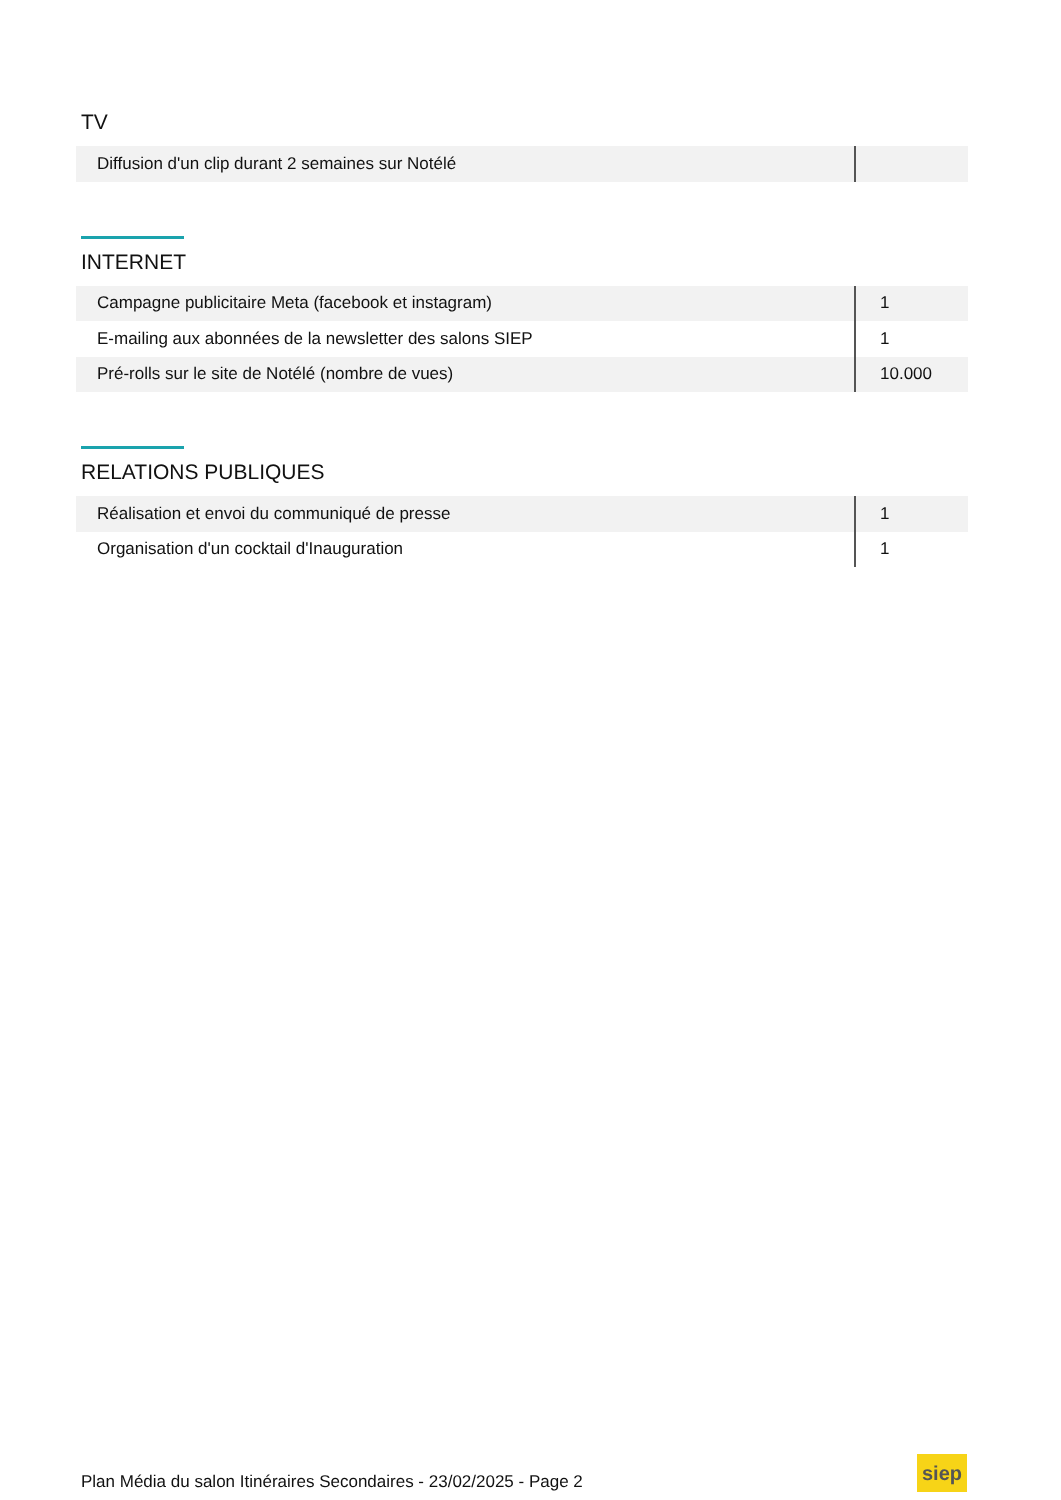TV
| Diffusion d'un clip durant 2 semaines sur Notélé | |
INTERNET
| Campagne publicitaire Meta (facebook et instagram) | 1 |
| E-mailing aux abonnées de la newsletter des salons SIEP | 1 |
| Pré-rolls sur le site de Notélé (nombre de vues) | 10.000 |
RELATIONS PUBLIQUES
| Réalisation et envoi du communiqué de presse | 1 |
| Organisation d'un cocktail d'Inauguration | 1 |
Plan Média du salon Itinéraires Secondaires - 23/02/2025 - Page 2
siep